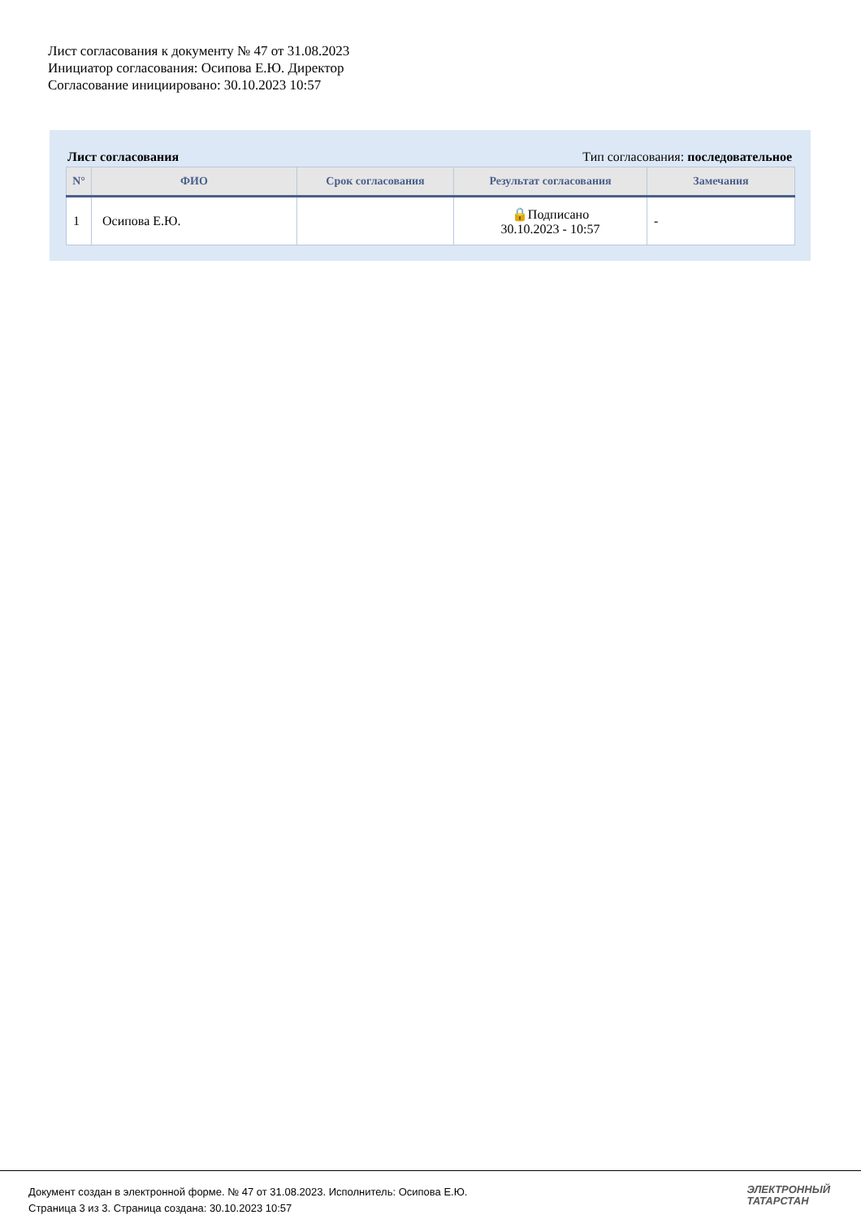Лист согласования к документу № 47 от 31.08.2023
Инициатор согласования: Осипова Е.Ю. Директор
Согласование инициировано: 30.10.2023 10:57
Лист согласования Тип согласования: последовательное
| N° | ФИО | Срок согласования | Результат согласования | Замечания |
| --- | --- | --- | --- | --- |
| 1 | Осипова Е.Ю. | | 🔒Подписано 30.10.2023 - 10:57 | - |
Документ создан в электронной форме. № 47 от 31.08.2023. Исполнитель: Осипова Е.Ю.
Страница 3 из 3. Страница создана: 30.10.2023 10:57
ЭЛЕКТРОННЫЙ
ТАТАРСТАН